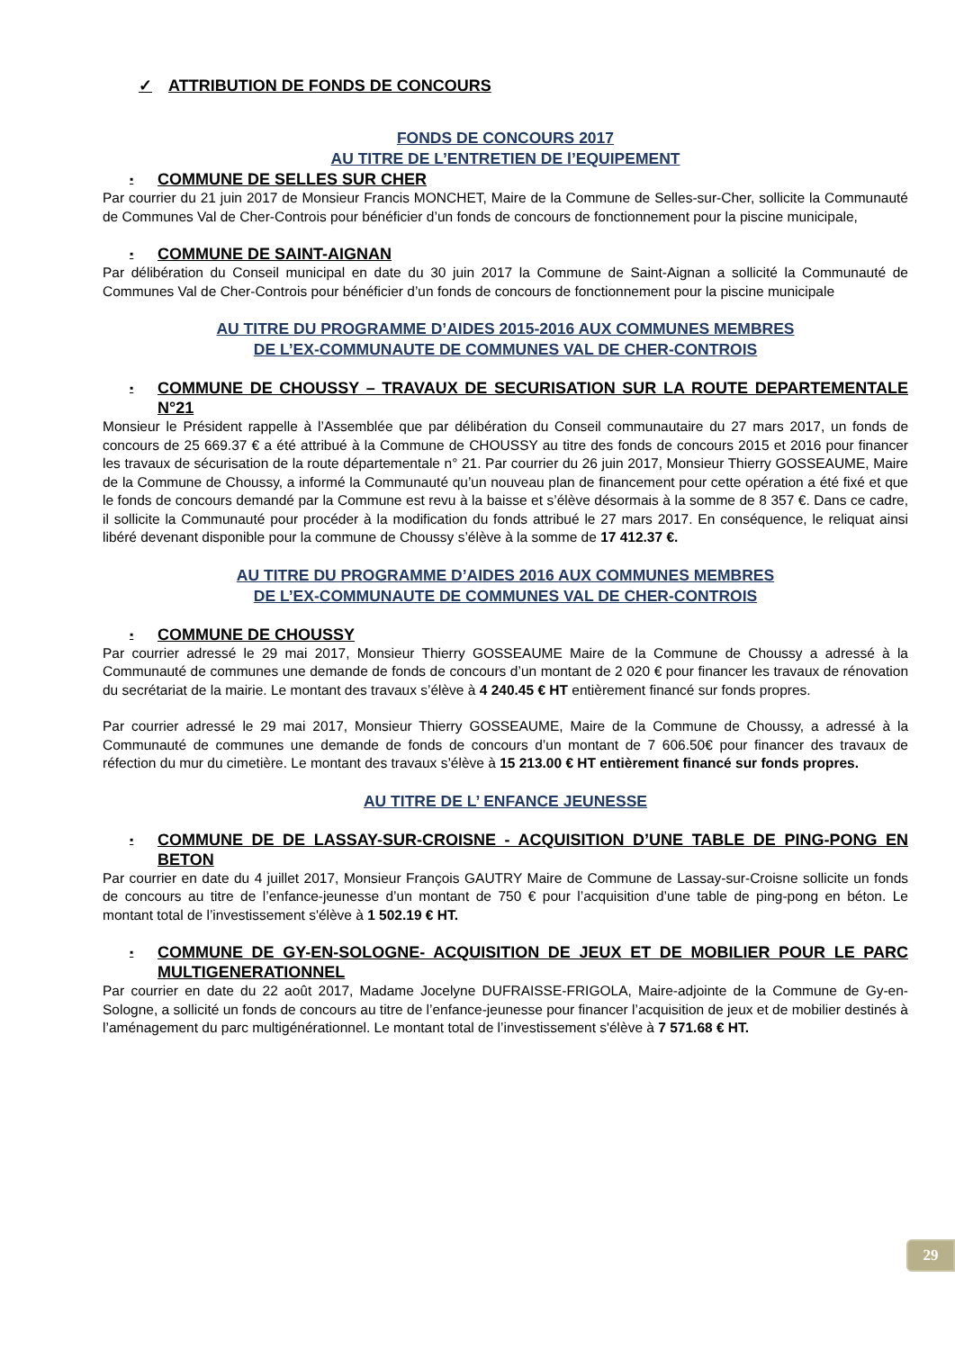✓ ATTRIBUTION DE FONDS DE CONCOURS
FONDS DE CONCOURS 2017
AU TITRE DE L’ENTRETIEN DE l’EQUIPEMENT
▪ COMMUNE DE SELLES SUR CHER
Par courrier du 21 juin 2017 de Monsieur Francis MONCHET, Maire de la Commune de Selles-sur-Cher, sollicite la Communauté de Communes Val de Cher-Controis pour bénéficier d’un fonds de concours de fonctionnement pour la piscine municipale,
▪ COMMUNE DE SAINT-AIGNAN
Par délibération du Conseil municipal en date du 30 juin 2017 la Commune de Saint-Aignan a sollicité la Communauté de Communes Val de Cher-Controis pour bénéficier d’un fonds de concours de fonctionnement pour la piscine municipale
AU TITRE DU PROGRAMME D’AIDES 2015-2016 AUX COMMUNES MEMBRES
DE L’EX-COMMUNAUTE DE COMMUNES VAL DE CHER-CONTROIS
▪ COMMUNE DE CHOUSSY – TRAVAUX DE SECURISATION SUR LA ROUTE DEPARTEMENTALE N°21
Monsieur le Président rappelle à l’Assemblée que par délibération du Conseil communautaire du 27 mars 2017, un fonds de concours de 25 669.37 € a été attribué à la Commune de CHOUSSY au titre des fonds de concours 2015 et 2016 pour financer les travaux de sécurisation de la route départementale n° 21. Par courrier du 26 juin 2017, Monsieur Thierry GOSSEAUME, Maire de la Commune de Choussy, a informé la Communauté qu’un nouveau plan de financement pour cette opération a été fixé et que le fonds de concours demandé par la Commune est revu à la baisse et s’élève désormais à la somme de 8 357 €. Dans ce cadre, il sollicite la Communauté pour procéder à la modification du fonds attribué le 27 mars 2017. En conséquence, le reliquat ainsi libéré devenant disponible pour la commune de Choussy s’élève à la somme de 17 412.37 €.
AU TITRE DU PROGRAMME D’AIDES 2016 AUX COMMUNES MEMBRES
DE L’EX-COMMUNAUTE DE COMMUNES VAL DE CHER-CONTROIS
▪ COMMUNE DE CHOUSSY
Par courrier adressé le 29 mai 2017, Monsieur Thierry GOSSEAUME Maire de la Commune de Choussy a adressé à la Communauté de communes une demande de fonds de concours d’un montant de 2 020 € pour financer les travaux de rénovation du secrétariat de la mairie. Le montant des travaux s’élève à 4 240.45 € HT entièrement financé sur fonds propres.
Par courrier adressé le 29 mai 2017, Monsieur Thierry GOSSEAUME, Maire de la Commune de Choussy, a adressé à la Communauté de communes une demande de fonds de concours d’un montant de 7 606.50€ pour financer des travaux de réfection du mur du cimetière. Le montant des travaux s’élève à 15 213.00 € HT entièrement financé sur fonds propres.
AU TITRE DE L’ ENFANCE JEUNESSE
▪ COMMUNE DE DE LASSAY-SUR-CROISNE - ACQUISITION D’UNE TABLE DE PING-PONG EN BETON
Par courrier en date du 4 juillet 2017, Monsieur François GAUTRY Maire de Commune de Lassay-sur-Croisne sollicite un fonds de concours au titre de l’enfance-jeunesse d’un montant de 750 € pour l’acquisition d’une table de ping-pong en béton. Le montant total de l’investissement s'élève à 1 502.19 € HT.
▪ COMMUNE DE GY-EN-SOLOGNE- ACQUISITION DE JEUX ET DE MOBILIER POUR LE PARC MULTIGENERATIONNEL
Par courrier en date du 22 août 2017, Madame Jocelyne DUFRAISSE-FRIGOLA, Maire-adjointe de la Commune de Gy-en-Sologne, a sollicité un fonds de concours au titre de l’enfance-jeunesse pour financer l’acquisition de jeux et de mobilier destinés à l’aménagement du parc multigénérationnel. Le montant total de l’investissement s'élève à 7 571.68 € HT.
29